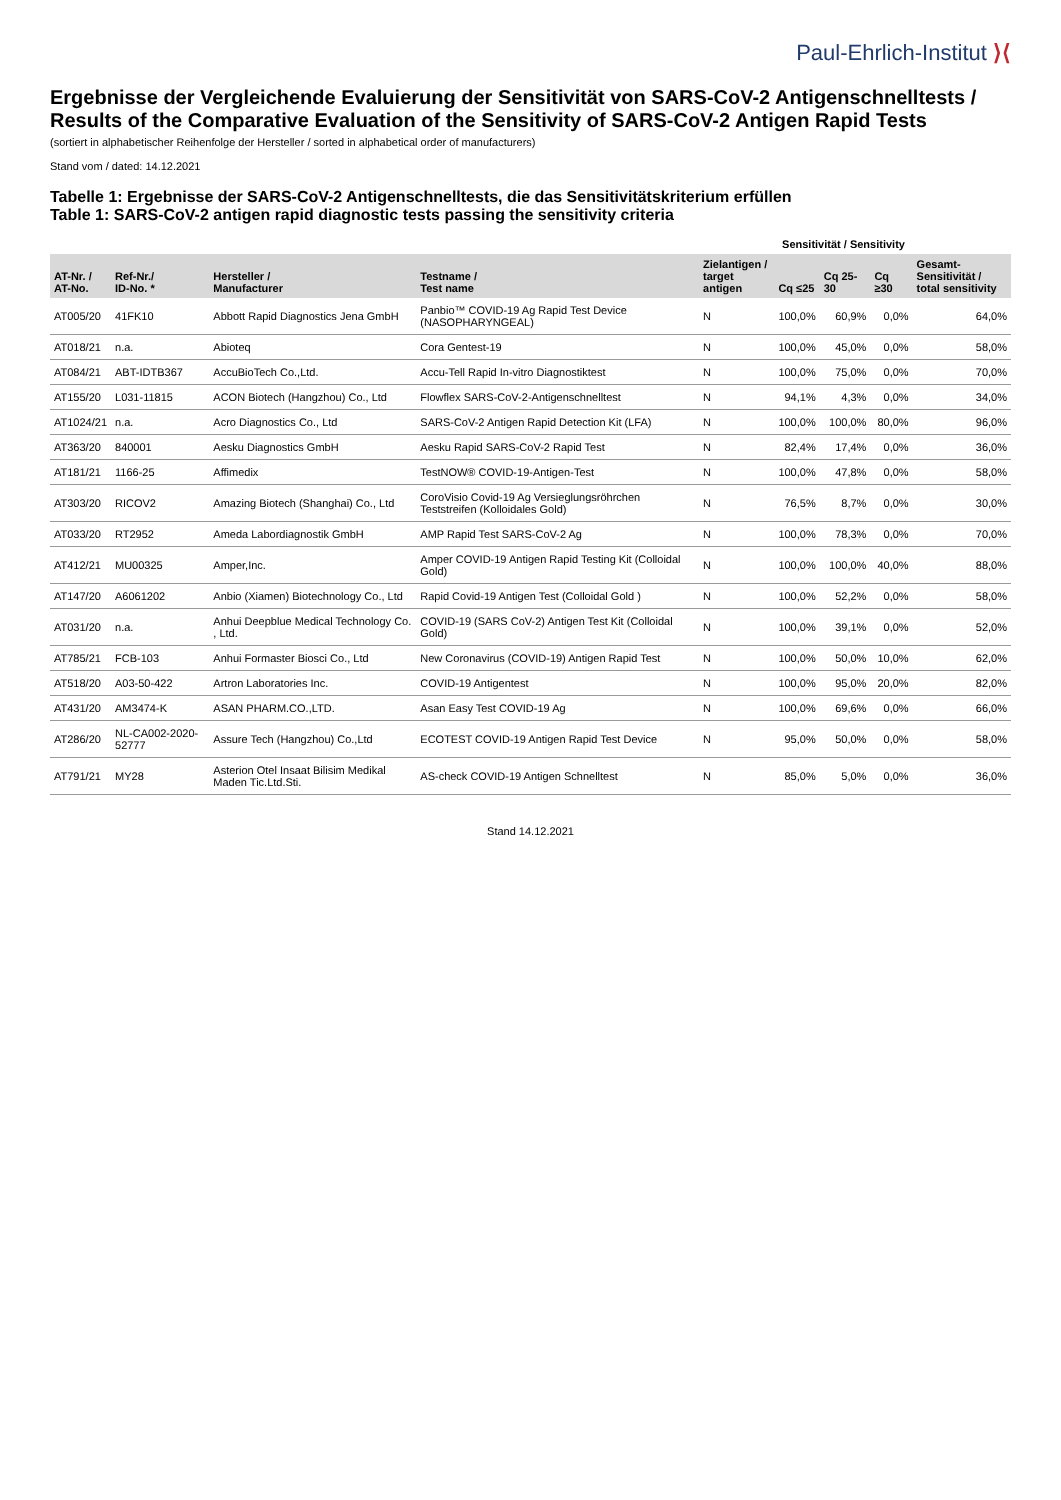Paul-Ehrlich-Institut ⟩⟨
Ergebnisse der Vergleichende Evaluierung der Sensitivität von SARS-CoV-2 Antigenschnelltests /
Results of the Comparative Evaluation of the Sensitivity of SARS-CoV-2 Antigen Rapid Tests
(sortiert in alphabetischer Reihenfolge der Hersteller / sorted in alphabetical order of manufacturers)
Stand vom / dated: 14.12.2021
Tabelle 1: Ergebnisse der SARS-CoV-2 Antigenschnelltests, die das Sensitivitätskriterium erfüllen
Table 1: SARS-CoV-2 antigen rapid diagnostic tests passing the sensitivity criteria
| | | | | | Sensitivität / Sensitivity | | | |
| --- | --- | --- | --- | --- | --- | --- | --- | --- |
| AT-Nr. / AT-No. | Ref-Nr./ ID-No. * | Hersteller / Manufacturer | Testname / Test name | Zielantigen / target antigen | Cq ≤25 | Cq 25-30 | Cq ≥30 | Gesamt-Sensitivität / total sensitivity |
| AT005/20 | 41FK10 | Abbott Rapid Diagnostics Jena GmbH | Panbio™ COVID-19 Ag Rapid Test Device (NASOPHARYNGEAL) | N | 100,0% | 60,9% | 0,0% | 64,0% |
| AT018/21 | n.a. | Abioteq | Cora Gentest-19 | N | 100,0% | 45,0% | 0,0% | 58,0% |
| AT084/21 | ABT-IDTB367 | AccuBioTech Co.,Ltd. | Accu-Tell Rapid In-vitro Diagnostiktest | N | 100,0% | 75,0% | 0,0% | 70,0% |
| AT155/20 | L031-11815 | ACON Biotech (Hangzhou) Co., Ltd | Flowflex SARS-CoV-2-Antigenschnelltest | N | 94,1% | 4,3% | 0,0% | 34,0% |
| AT1024/21 | n.a. | Acro Diagnostics Co., Ltd | SARS-CoV-2 Antigen Rapid Detection Kit (LFA) | N | 100,0% | 100,0% | 80,0% | 96,0% |
| AT363/20 | 840001 | Aesku Diagnostics GmbH | Aesku Rapid SARS-CoV-2 Rapid Test | N | 82,4% | 17,4% | 0,0% | 36,0% |
| AT181/21 | 1166-25 | Affimedix | TestNOW® COVID-19-Antigen-Test | N | 100,0% | 47,8% | 0,0% | 58,0% |
| AT303/20 | RICOV2 | Amazing Biotech (Shanghai) Co., Ltd | CoroVisio Covid-19 Ag Versieglungsröhrchen Teststreifen (Kolloidales Gold) | N | 76,5% | 8,7% | 0,0% | 30,0% |
| AT033/20 | RT2952 | Ameda Labordiagnostik GmbH | AMP Rapid Test SARS-CoV-2 Ag | N | 100,0% | 78,3% | 0,0% | 70,0% |
| AT412/21 | MU00325 | Amper,Inc. | Amper COVID-19 Antigen Rapid Testing Kit (Colloidal Gold) | N | 100,0% | 100,0% | 40,0% | 88,0% |
| AT147/20 | A6061202 | Anbio (Xiamen) Biotechnology Co., Ltd | Rapid Covid-19 Antigen Test (Colloidal Gold ) | N | 100,0% | 52,2% | 0,0% | 58,0% |
| AT031/20 | n.a. | Anhui Deepblue Medical Technology Co. , Ltd. | COVID-19 (SARS CoV-2) Antigen Test Kit (Colloidal Gold) | N | 100,0% | 39,1% | 0,0% | 52,0% |
| AT785/21 | FCB-103 | Anhui Formaster Biosci Co., Ltd | New Coronavirus (COVID-19) Antigen Rapid Test | N | 100,0% | 50,0% | 10,0% | 62,0% |
| AT518/20 | A03-50-422 | Artron Laboratories Inc. | COVID-19 Antigentest | N | 100,0% | 95,0% | 20,0% | 82,0% |
| AT431/20 | AM3474-K | ASAN PHARM.CO.,LTD. | Asan Easy Test COVID-19 Ag | N | 100,0% | 69,6% | 0,0% | 66,0% |
| AT286/20 | NL-CA002-2020-52777 | Assure Tech (Hangzhou) Co.,Ltd | ECOTEST COVID-19 Antigen Rapid Test Device | N | 95,0% | 50,0% | 0,0% | 58,0% |
| AT791/21 | MY28 | Asterion Otel Insaat Bilisim Medikal Maden Tic.Ltd.Sti. | AS-check COVID-19 Antigen Schnelltest | N | 85,0% | 5,0% | 0,0% | 36,0% |
Stand 14.12.2021